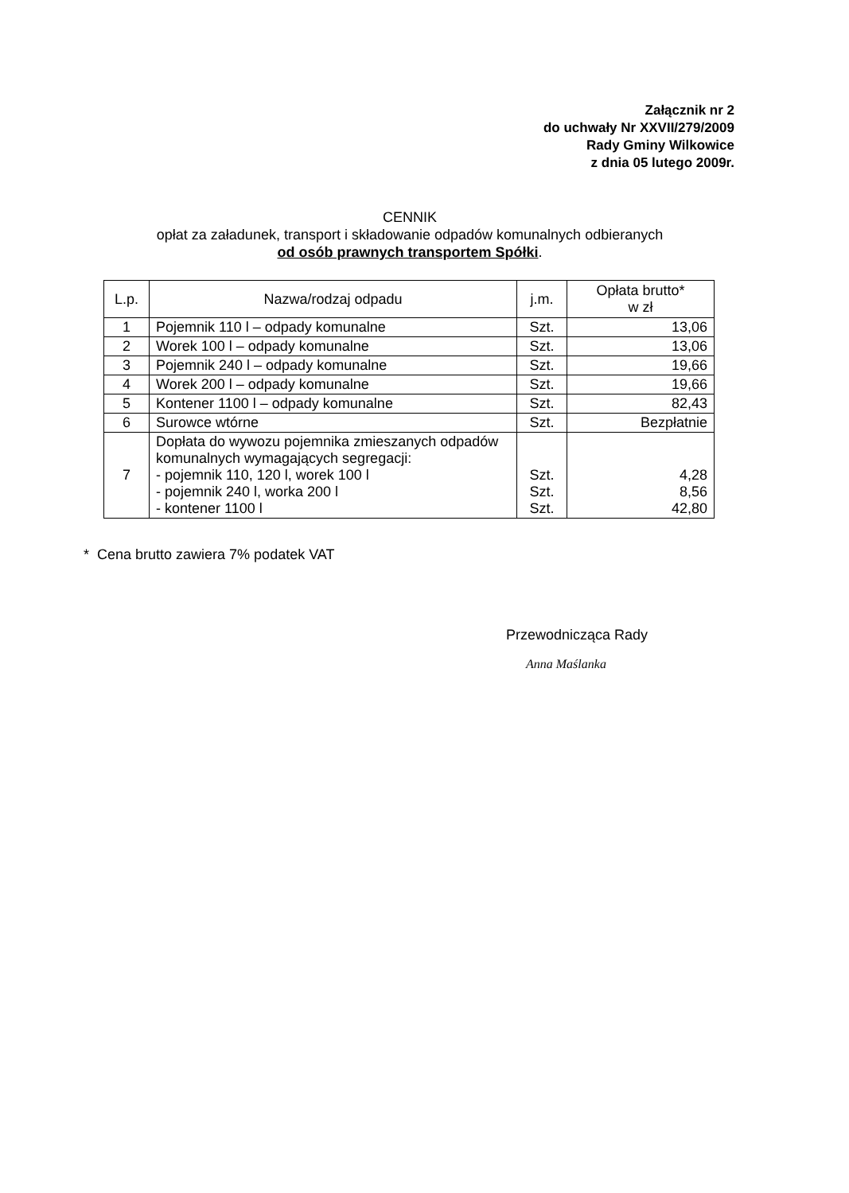Załącznik nr 2
do uchwały Nr XXVII/279/2009
Rady Gminy Wilkowice
z dnia 05 lutego 2009r.
CENNIK
opłat za załadunek, transport i składowanie odpadów komunalnych odbieranych
od osób prawnych transportem Spółki.
| L.p. | Nazwa/rodzaj odpadu | j.m. | Opłata brutto* w zł |
| --- | --- | --- | --- |
| 1 | Pojemnik 110 l – odpady komunalne | Szt. | 13,06 |
| 2 | Worek 100 l – odpady komunalne | Szt. | 13,06 |
| 3 | Pojemnik 240 l – odpady komunalne | Szt. | 19,66 |
| 4 | Worek 200 l – odpady komunalne | Szt. | 19,66 |
| 5 | Kontener 1100 l – odpady komunalne | Szt. | 82,43 |
| 6 | Surowce wtórne | Szt. | Bezpłatnie |
| 7 | Dopłata do wywozu pojemnika zmieszanych odpadów komunalnych wymagających segregacji: - pojemnik 110, 120 l, worek 100 l - pojemnik 240 l, worka 200 l - kontener 1100 l | Szt. Szt. Szt. | 4,28 8,56 42,80 |
* Cena brutto zawiera 7% podatek VAT
Przewodnicząca Rady
Anna Maślanka